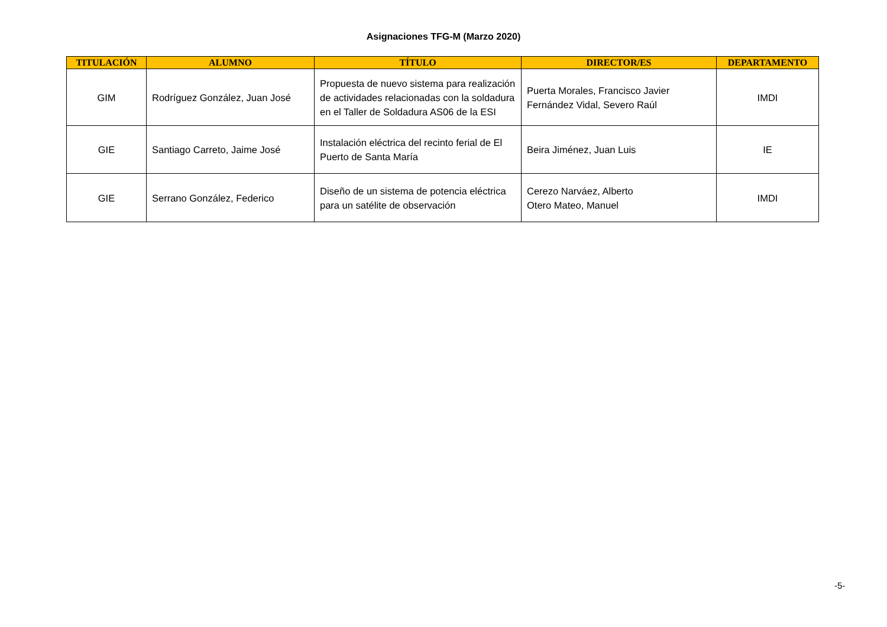Asignaciones TFG-M (Marzo 2020)
| TITULACIÓN | ALUMNO | TÍTULO | DIRECTOR/ES | DEPARTAMENTO |
| --- | --- | --- | --- | --- |
| GIM | Rodríguez González, Juan José | Propuesta de nuevo sistema para realización de actividades relacionadas con la soldadura en el Taller de Soldadura AS06 de la ESI | Puerta Morales, Francisco Javier Fernández Vidal, Severo Raúl | IMDI |
| GIE | Santiago Carreto, Jaime José | Instalación eléctrica del recinto ferial de El Puerto de Santa María | Beira Jiménez, Juan Luis | IE |
| GIE | Serrano González, Federico | Diseño de un sistema de potencia eléctrica para un satélite de observación | Cerezo Narváez, Alberto Otero Mateo, Manuel | IMDI |
-5-